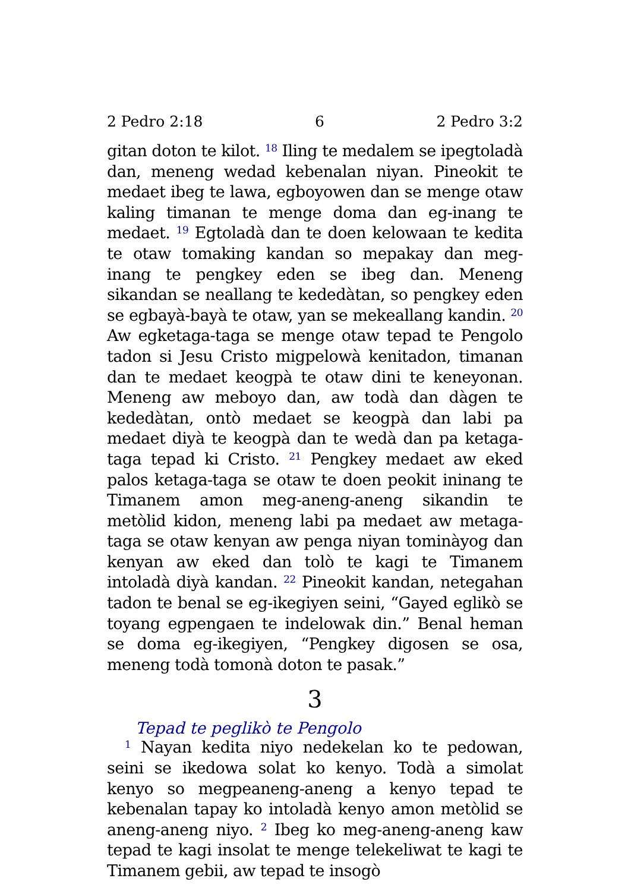2 Pedro 2:18 6 2 Pedro 3:2
gitan doton te kilot. <sup>18</sup> Iling te medalem se ipegtoladà dan, meneng wedad kebenalan niyan. Pineokit te medaet ibeg te lawa, egboyowen dan se menge otaw kaling timanan te menge doma dan eg-inang te medaet. <sup>19</sup> Egtoladà dan te doen kelowaan te kedita te otaw tomaking kandan so mepakay dan meg-inang te pengkey eden se ibeg dan. Meneng sikandan se neallang te kededàtan, so pengkey eden se egbayà-bayà te otaw, yan se mekeallang kandin. <sup>20</sup> Aw egketaga-taga se menge otaw tepad te Pengolo tadon si Jesu Cristo migpelowà kenitadon, timanan dan te medaet keogpà te otaw dini te keneyonan. Meneng aw meboyo dan, aw todà dan dàgen te kededàtan, ontò medaet se keogpà dan labi pa medaet diyà te keogpà dan te wedà dan pa ketaga-taga tepad ki Cristo. <sup>21</sup> Pengkey medaet aw eked palos ketaga-taga se otaw te doen peokit ininang te Timanem amon meg-aneng-aneng sikandin te metòlid kidon, meneng labi pa medaet aw metaga-taga se otaw kenyan aw penga niyan tominàyog dan kenyan aw eked dan tolò te kagi te Timanem intoladà diyà kandan. <sup>22</sup> Pineokit kandan, netegahan tadon te benal se eg-ikegiyen seini, “Gayed eglikò se toyang egpengaen te indelowak din.” Benal heman se doma eg-ikegiyen, “Pengkey digosen se osa, meneng todà tomonà doton te pasak.”
3
Tepad te peglikò te Pengolo
<sup>1</sup> Nayan kedita niyo nedekelan ko te pedowan, seini se ikedowa solat ko kenyo. Todà a simolat kenyo so megpeaneng-aneng a kenyo tepad te kebenalan tapay ko intoladà kenyo amon metòlid se aneng-aneng niyo. <sup>2</sup> Ibeg ko meg-aneng-aneng kaw tepad te kagi insolat te menge telekeliwat te kagi te Timanem gebii, aw tepad te insogò